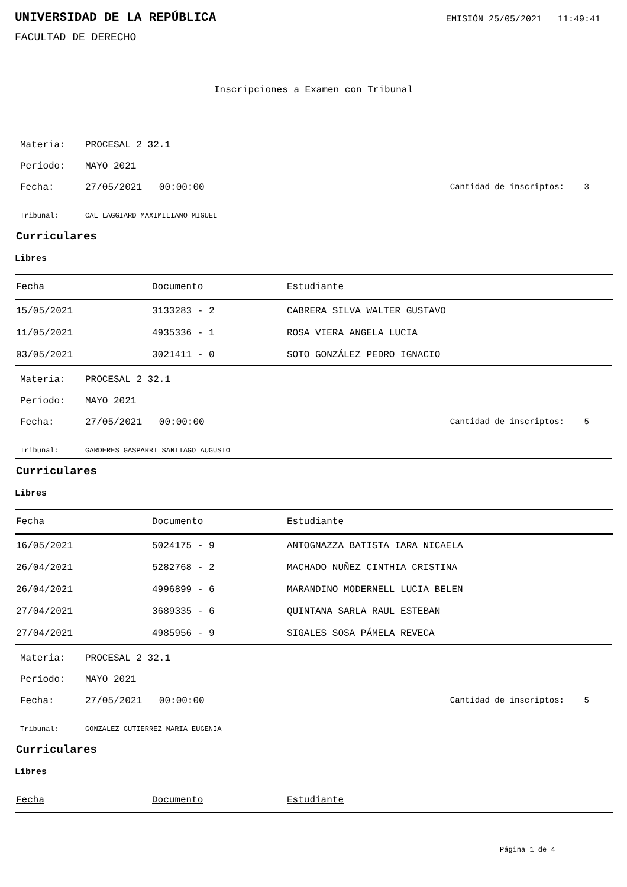UNIVERSIDAD DE LA REPÚBLICA
EMISIÓN 25/05/2021 11:49:41
FACULTAD DE DERECHO
Inscripciones a Examen con Tribunal
Materia: PROCESAL 2 32.1
Período: MAYO 2021
Fecha: 27/05/2021 00:00:00 Cantidad de inscriptos: 3
Tribunal: CAL LAGGIARD MAXIMILIANO MIGUEL
Curriculares
Libres
| Fecha | Documento | Estudiante |
| --- | --- | --- |
| 15/05/2021 | 3133283 - 2 | CABRERA SILVA WALTER GUSTAVO |
| 11/05/2021 | 4935336 - 1 | ROSA VIERA ANGELA LUCIA |
| 03/05/2021 | 3021411 - 0 | SOTO GONZÁLEZ PEDRO IGNACIO |
Materia: PROCESAL 2 32.1
Período: MAYO 2021
Fecha: 27/05/2021 00:00:00 Cantidad de inscriptos: 5
Tribunal: GARDERES GASPARRI SANTIAGO AUGUSTO
Curriculares
Libres
| Fecha | Documento | Estudiante |
| --- | --- | --- |
| 16/05/2021 | 5024175 - 9 | ANTOGNAZZA BATISTA IARA NICAELA |
| 26/04/2021 | 5282768 - 2 | MACHADO NUÑEZ CINTHIA CRISTINA |
| 26/04/2021 | 4996899 - 6 | MARANDINO MODERNELL LUCIA BELEN |
| 27/04/2021 | 3689335 - 6 | QUINTANA SARLA RAUL ESTEBAN |
| 27/04/2021 | 4985956 - 9 | SIGALES SOSA PÁMELA REVECA |
Materia: PROCESAL 2 32.1
Período: MAYO 2021
Fecha: 27/05/2021 00:00:00 Cantidad de inscriptos: 5
Tribunal: GONZALEZ GUTIERREZ MARIA EUGENIA
Curriculares
Libres
| Fecha | Documento | Estudiante |
| --- | --- | --- |
Página 1 de 4